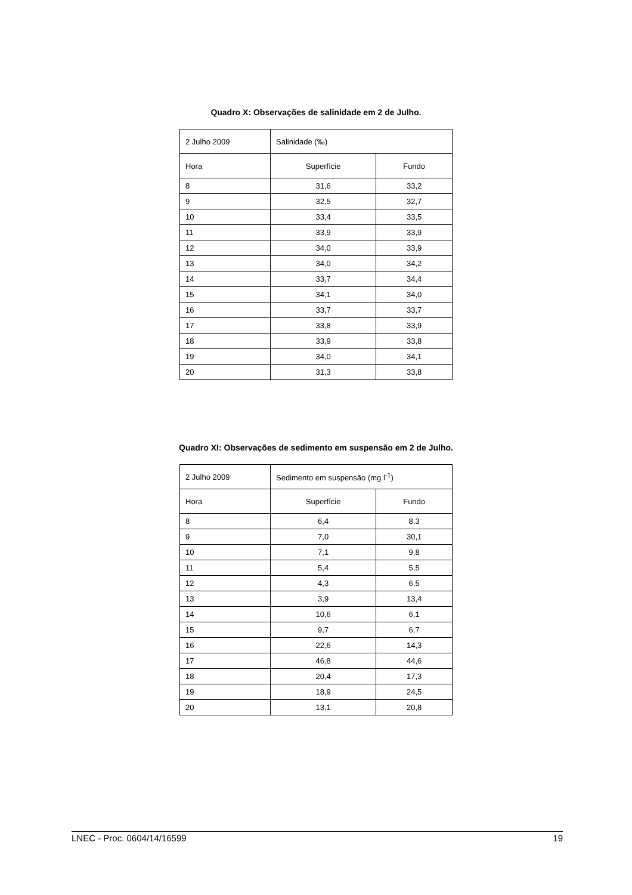Quadro X: Observações de salinidade em 2 de Julho.
| 2 Julho 2009 | Salinidade (‰) | |
| Hora | Superfície | Fundo |
| 8 | 31,6 | 33,2 |
| 9 | 32,5 | 32,7 |
| 10 | 33,4 | 33,5 |
| 11 | 33,9 | 33,9 |
| 12 | 34,0 | 33,9 |
| 13 | 34,0 | 34,2 |
| 14 | 33,7 | 34,4 |
| 15 | 34,1 | 34,0 |
| 16 | 33,7 | 33,7 |
| 17 | 33,8 | 33,9 |
| 18 | 33,9 | 33,8 |
| 19 | 34,0 | 34,1 |
| 20 | 31,3 | 33,8 |
Quadro XI: Observações de sedimento em suspensão em 2 de Julho.
| 2 Julho 2009 | Sedimento em suspensão (mg l<sup>-1</sup>) | |
| Hora | Superfície | Fundo |
| 8 | 6,4 | 8,3 |
| 9 | 7,0 | 30,1 |
| 10 | 7,1 | 9,8 |
| 11 | 5,4 | 5,5 |
| 12 | 4,3 | 6,5 |
| 13 | 3,9 | 13,4 |
| 14 | 10,6 | 6,1 |
| 15 | 9,7 | 6,7 |
| 16 | 22,6 | 14,3 |
| 17 | 46,8 | 44,6 |
| 18 | 20,4 | 17,3 |
| 19 | 18,9 | 24,5 |
| 20 | 13,1 | 20,8 |
LNEC - Proc. 0604/14/16599 19